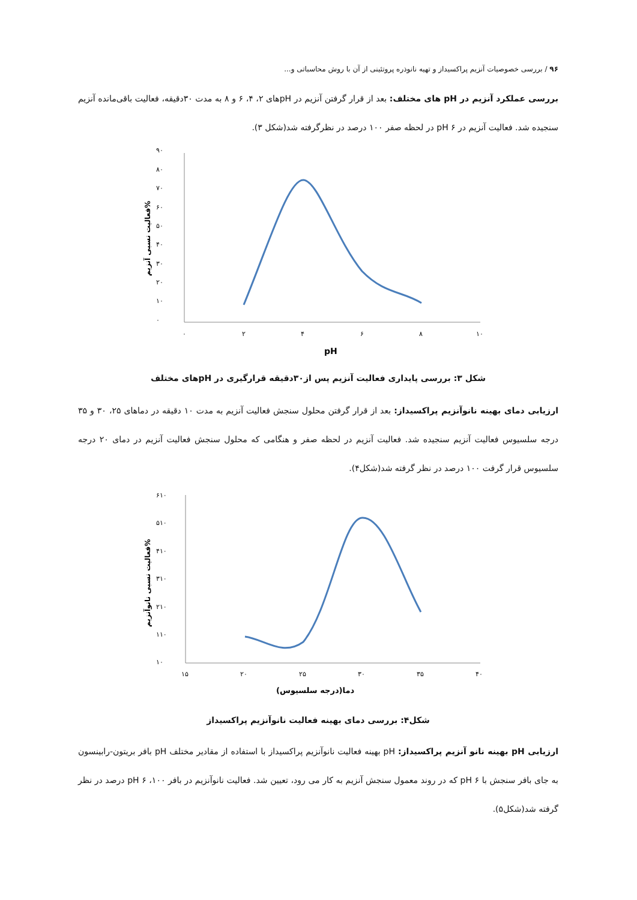۹۶ / بررسی خصوصیات آنزیم پراکسیداز و تهیه نانوذره پروتئینی از آن با روش محاسباتی و...
بررسی عملکرد آنزیم در pH های مختلف: بعد از قرار گرفتن آنزیم در pHهای ۲، ۴، ۶ و ۸ به مدت ۳۰دقیقه، فعالیت باقی‌مانده آنزیم سنجیده شد. فعالیت آنزیم در pH ۶ در لحظه صفر ۱۰۰ درصد در نظرگرفته شد(شکل ۳).
۹۰
۸۰
۷۰
۶۰
۵۰
۴۰
۳۰
۲۰
۱۰
۰
۰
۲
۴
۶
۸
۱۰
pH
فعالیت نسبی آنزیم%
شکل ۳: بررسی پایداری فعالیت آنزیم پس از۳۰دقیقه قرارگیری در pHهای مختلف
ارزیابی دمای بهینه نانوآنزیم پراکسیداز: بعد از قرار گرفتن محلول سنجش فعالیت آنزیم به مدت ۱۰ دقیقه در دماهای ۲۵، ۳۰ و ۳۵ درجه سلسیوس فعالیت آنزیم سنجیده شد. فعالیت آنزیم در لحظه صفر و هنگامی که محلول سنجش فعالیت آنزیم در دمای ۲۰ درجه سلسیوس قرار گرفت ۱۰۰ درصد در نظر گرفته شد(شکل۴).
۶۱۰
۵۱۰
۴۱۰
۳۱۰
۲۱۰
۱۱۰
۱۰
۱۵
۲۰
۲۵
۳۰
۳۵
۴۰
دما(درجه سلسیوس)
فعالیت نسبی نانوآنزیم%
شکل۴: بررسی دمای بهینه فعالیت نانوآنزیم پراکسیداز
ارزیابی pH بهینه نانو آنزیم پراکسیداز: pH بهینه فعالیت نانوآنزیم پراکسیداز با استفاده از مقادیر مختلف pH بافر بریتون-رابینسون به جای بافر سنجش با pH ۶ که در روند معمول سنجش آنزیم به کار می رود، تعیین شد. فعالیت نانوآنزیم در بافر pH ۶ ،۱۰۰ درصد در نظر گرفته شد(شکل۵).